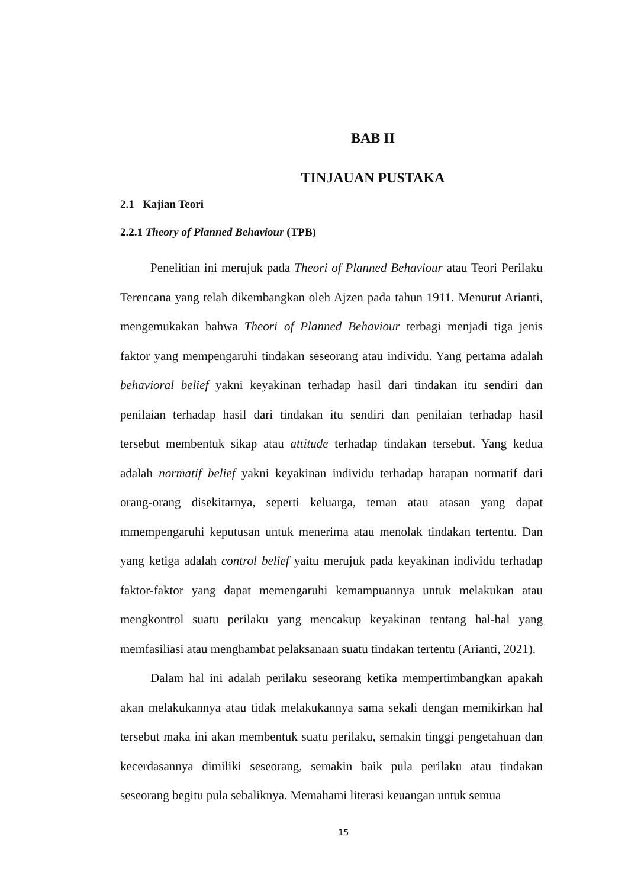BAB II
TINJAUAN PUSTAKA
2.1 Kajian Teori
2.2.1 Theory of Planned Behaviour (TPB)
Penelitian ini merujuk pada Theori of Planned Behaviour atau Teori Perilaku Terencana yang telah dikembangkan oleh Ajzen pada tahun 1911. Menurut Arianti, mengemukakan bahwa Theori of Planned Behaviour terbagi menjadi tiga jenis faktor yang mempengaruhi tindakan seseorang atau individu. Yang pertama adalah behavioral belief yakni keyakinan terhadap hasil dari tindakan itu sendiri dan penilaian terhadap hasil dari tindakan itu sendiri dan penilaian terhadap hasil tersebut membentuk sikap atau attitude terhadap tindakan tersebut. Yang kedua adalah normatif belief yakni keyakinan individu terhadap harapan normatif dari orang-orang disekitarnya, seperti keluarga, teman atau atasan yang dapat mmempengaruhi keputusan untuk menerima atau menolak tindakan tertentu. Dan yang ketiga adalah control belief yaitu merujuk pada keyakinan individu terhadap faktor-faktor yang dapat memengaruhi kemampuannya untuk melakukan atau mengkontrol suatu perilaku yang mencakup keyakinan tentang hal-hal yang memfasiliasi atau menghambat pelaksanaan suatu tindakan tertentu (Arianti, 2021).
Dalam hal ini adalah perilaku seseorang ketika mempertimbangkan apakah akan melakukannya atau tidak melakukannya sama sekali dengan memikirkan hal tersebut maka ini akan membentuk suatu perilaku, semakin tinggi pengetahuan dan kecerdasannya dimiliki seseorang, semakin baik pula perilaku atau tindakan seseorang begitu pula sebaliknya. Memahami literasi keuangan untuk semua
15